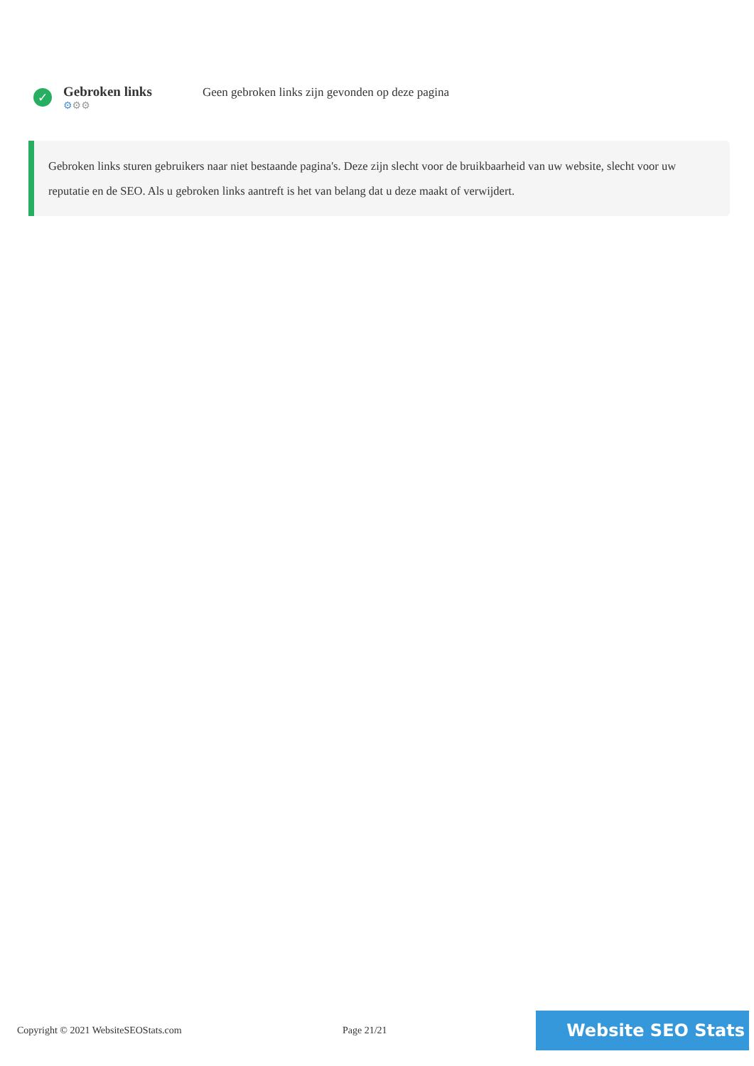✓
Gebroken links
⚙⚙⚙
Geen gebroken links zijn gevonden op deze pagina
Gebroken links sturen gebruikers naar niet bestaande pagina's. Deze zijn slecht voor de bruikbaarheid van uw website, slecht voor uw reputatie en de SEO. Als u gebroken links aantreft is het van belang dat u deze maakt of verwijdert.
Copyright © 2021 WebsiteSEOStats.com Page 21/21
Website SEO Stats